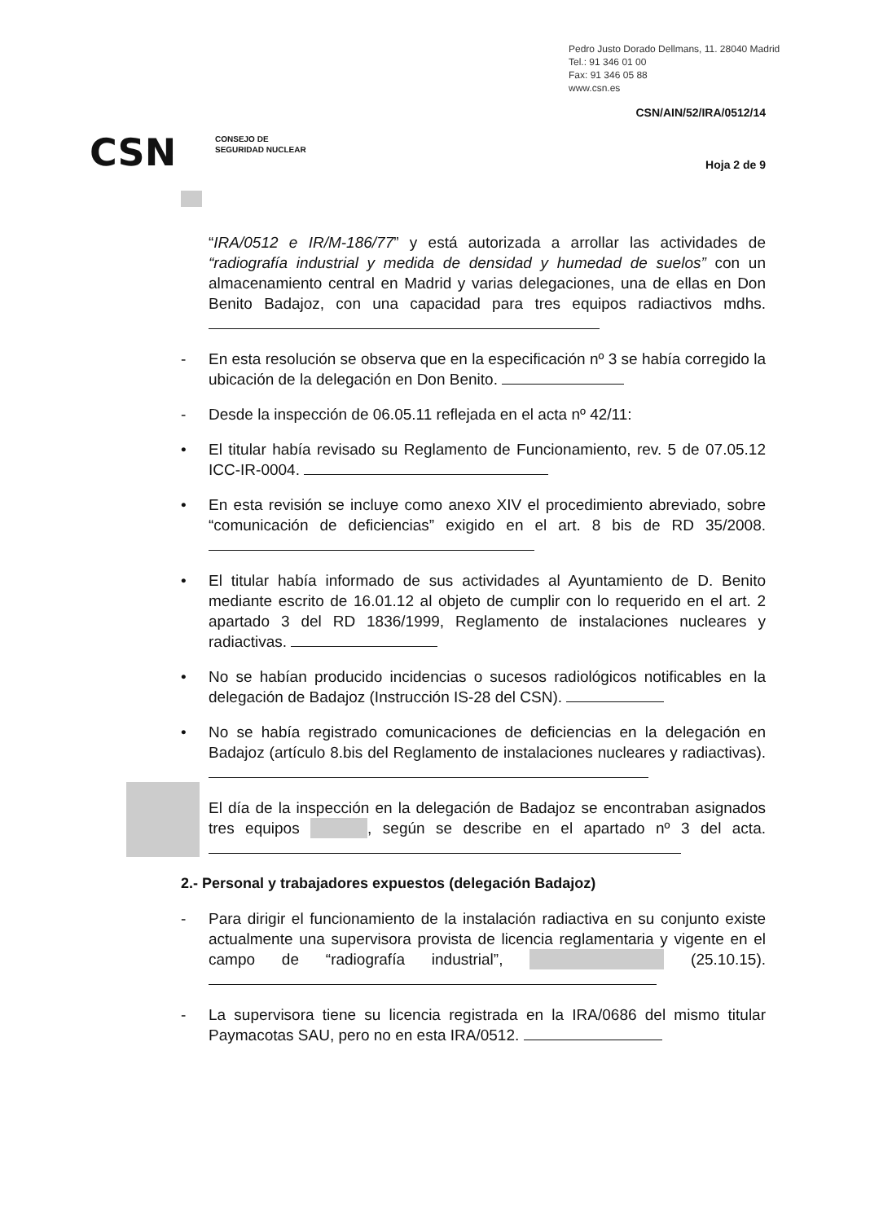Pedro Justo Dorado Dellmans, 11. 28040 Madrid
Tel.: 91 346 01 00
Fax: 91 346 05 88
www.csn.es
CSN/AIN/52/IRA/0512/14
CSN
CONSEJO DE
SEGURIDAD NUCLEAR
Hoja 2 de 9
“IRA/0512 e IR/M-186/77” y está autorizada a arrollar las actividades de “radiografía industrial y medida de densidad y humedad de suelos” con un almacenamiento central en Madrid y varias delegaciones, una de ellas en Don Benito Badajoz, con una capacidad para tres equipos radiactivos mdhs.
- En esta resolución se observa que en la especificación nº 3 se había corregido la ubicación de la delegación en Don Benito.
- Desde la inspección de 06.05.11 reflejada en el acta nº 42/11:
• El titular había revisado su Reglamento de Funcionamiento, rev. 5 de 07.05.12 ICC-IR-0004.
• En esta revisión se incluye como anexo XIV el procedimiento abreviado, sobre “comunicación de deficiencias” exigido en el art. 8 bis de RD 35/2008.
• El titular había informado de sus actividades al Ayuntamiento de D. Benito mediante escrito de 16.01.12 al objeto de cumplir con lo requerido en el art. 2 apartado 3 del RD 1836/1999, Reglamento de instalaciones nucleares y radiactivas.
• No se habían producido incidencias o sucesos radiológicos notificables en la delegación de Badajoz (Instrucción IS-28 del CSN).
• No se había registrado comunicaciones de deficiencias en la delegación en Badajoz (artículo 8.bis del Reglamento de instalaciones nucleares y radiactivas).
El día de la inspección en la delegación de Badajoz se encontraban asignados tres equipos , según se describe en el apartado nº 3 del acta.
2.- Personal y trabajadores expuestos (delegación Badajoz)
- Para dirigir el funcionamiento de la instalación radiactiva en su conjunto existe actualmente una supervisora provista de licencia reglamentaria y vigente en el campo de “radiografía industrial”, (25.10.15).
- La supervisora tiene su licencia registrada en la IRA/0686 del mismo titular Paymacotas SAU, pero no en esta IRA/0512.